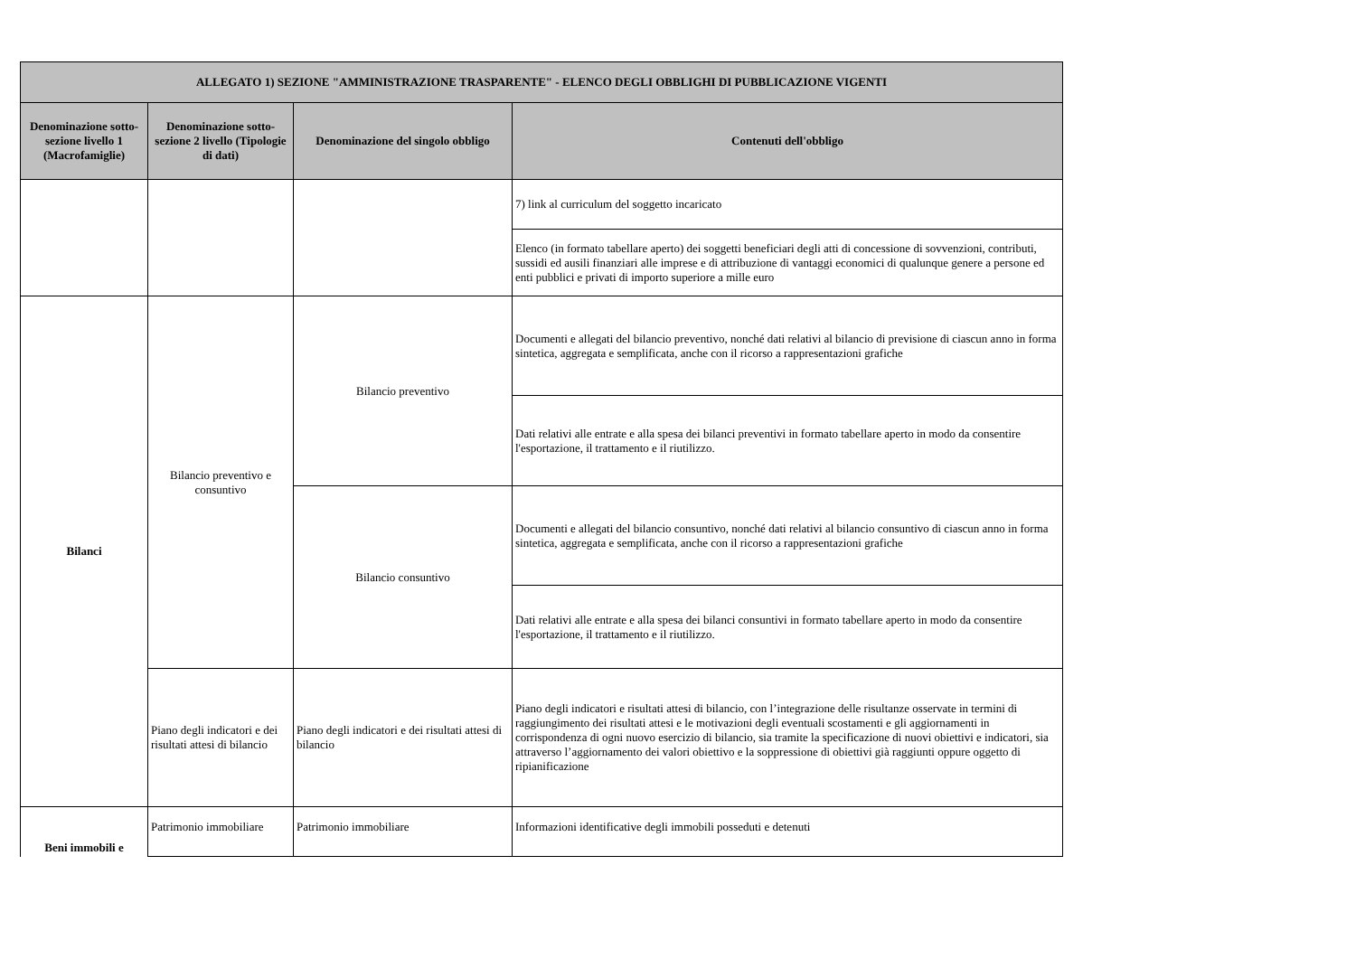| ALLEGATO 1) SEZIONE "AMMINISTRAZIONE TRASPARENTE" - ELENCO DEGLI OBBLIGHI DI PUBBLICAZIONE VIGENTI | | | |
| Denominazione sotto-sezione livello 1 (Macrofamiglie) | Denominazione sotto-sezione 2 livello (Tipologie di dati) | Denominazione del singolo obbligo | Contenuti dell'obbligo |
| | | | 7) link al curriculum del soggetto incaricato |
| | | | Elenco (in formato tabellare aperto) dei soggetti beneficiari degli atti di concessione di sovvenzioni, contributi, sussidi ed ausili finanziari alle imprese e di attribuzione di vantaggi economici di qualunque genere a persone ed enti pubblici e privati di importo superiore a mille euro |
| Bilanci | Bilancio preventivo e consuntivo | Bilancio preventivo | Documenti e allegati del bilancio preventivo, nonché dati relativi al bilancio di previsione di ciascun anno in forma sintetica, aggregata e semplificata, anche con il ricorso a rappresentazioni grafiche |
| | | | Dati relativi alle entrate e alla spesa dei bilanci preventivi in formato tabellare aperto in modo da consentire l'esportazione, il trattamento e il riutilizzo. |
| | | Bilancio consuntivo | Documenti e allegati del bilancio consuntivo, nonché dati relativi al bilancio consuntivo di ciascun anno in forma sintetica, aggregata e semplificata, anche con il ricorso a rappresentazioni grafiche |
| | | | Dati relativi alle entrate e alla spesa dei bilanci consuntivi in formato tabellare aperto in modo da consentire l'esportazione, il trattamento e il riutilizzo. |
| | Piano degli indicatori e dei risultati attesi di bilancio | Piano degli indicatori e dei risultati attesi di bilancio | Piano degli indicatori e risultati attesi di bilancio, con l’integrazione delle risultanze osservate in termini di raggiungimento dei risultati attesi e le motivazioni degli eventuali scostamenti e gli aggiornamenti in corrispondenza di ogni nuovo esercizio di bilancio, sia tramite la specificazione di nuovi obiettivi e indicatori, sia attraverso l’aggiornamento dei valori obiettivo e la soppressione di obiettivi già raggiunti oppure oggetto di ripianificazione |
| Beni immobili e | Patrimonio immobiliare | Patrimonio immobiliare | Informazioni identificative degli immobili posseduti e detenuti |